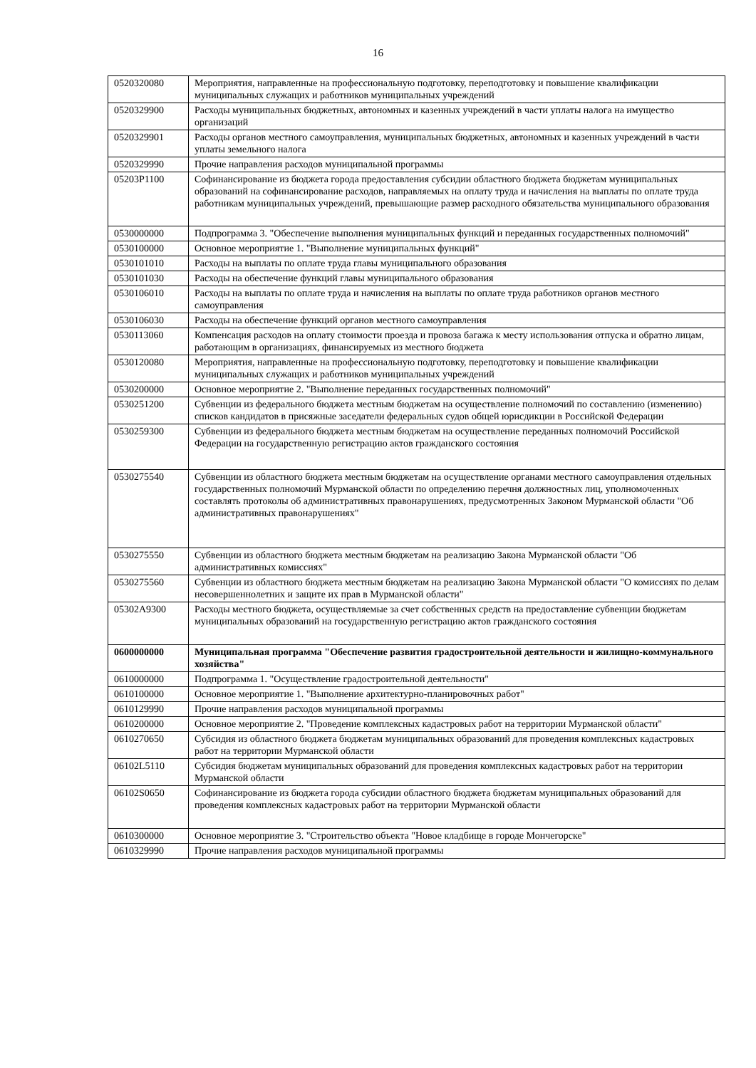16
| 0520320080 | Мероприятия, направленные на профессиональную подготовку, переподготовку и повышение квалификации муниципальных служащих и работников муниципальных учреждений |
| 0520329900 | Расходы муниципальных бюджетных, автономных и казенных учреждений в части уплаты налога на имущество организаций |
| 0520329901 | Расходы органов местного самоуправления, муниципальных бюджетных, автономных и казенных учреждений в части уплаты земельного налога |
| 0520329990 | Прочие направления расходов муниципальной программы |
| 05203P1100 | Софинансирование из бюджета города предоставления субсидии областного бюджета бюджетам муниципальных образований на софинансирование расходов, направляемых на оплату труда и начисления на выплаты по оплате труда работникам муниципальных учреждений, превышающие размер расходного обязательства муниципального образования |
| 0530000000 | Подпрограмма 3. "Обеспечение выполнения муниципальных функций и переданных государственных полномочий" |
| 0530100000 | Основное мероприятие 1. "Выполнение муниципальных функций" |
| 0530101010 | Расходы на выплаты по оплате труда главы муниципального образования |
| 0530101030 | Расходы на обеспечение функций главы муниципального образования |
| 0530106010 | Расходы на выплаты по оплате труда и начисления на выплаты по оплате труда работников органов местного самоуправления |
| 0530106030 | Расходы на обеспечение функций органов местного самоуправления |
| 0530113060 | Компенсация расходов на оплату стоимости проезда и провоза багажа к месту использования отпуска и обратно лицам, работающим в организациях, финансируемых из местного бюджета |
| 0530120080 | Мероприятия, направленные на профессиональную подготовку, переподготовку и повышение квалификации муниципальных служащих и работников муниципальных учреждений |
| 0530200000 | Основное мероприятие 2. "Выполнение переданных государственных полномочий" |
| 0530251200 | Субвенции из федерального бюджета местным бюджетам на осуществление полномочий по составлению (изменению) списков кандидатов в присяжные заседатели федеральных судов общей юрисдикции в Российской Федерации |
| 0530259300 | Субвенции из федерального бюджета местным бюджетам на осуществление переданных полномочий Российской Федерации на государственную регистрацию актов гражданского состояния |
| 0530275540 | Субвенции из областного бюджета местным бюджетам на осуществление органами местного самоуправления отдельных государственных полномочий Мурманской области по определению перечня должностных лиц, уполномоченных составлять протоколы об административных правонарушениях, предусмотренных Законом Мурманской области "Об административных правонарушениях" |
| 0530275550 | Субвенции из областного бюджета местным бюджетам на реализацию Закона Мурманской области "Об административных комиссиях" |
| 0530275560 | Субвенции из областного бюджета местным бюджетам на реализацию Закона Мурманской области "О комиссиях по делам несовершеннолетних и защите их прав в Мурманской области" |
| 05302A9300 | Расходы местного бюджета, осуществляемые за счет собственных средств на предоставление субвенции бюджетам муниципальных образований на государственную регистрацию актов гражданского состояния |
| 0600000000 | Муниципальная программа "Обеспечение развития градостроительной деятельности и жилищно-коммунального хозяйства" |
| 0610000000 | Подпрограмма 1. "Осуществление градостроительной деятельности" |
| 0610100000 | Основное мероприятие 1. "Выполнение архитектурно-планировочных работ" |
| 0610129990 | Прочие направления расходов муниципальной программы |
| 0610200000 | Основное мероприятие 2. "Проведение комплексных кадастровых работ на территории Мурманской области" |
| 0610270650 | Субсидия из областного бюджета бюджетам муниципальных образований для проведения комплексных кадастровых работ на территории Мурманской области |
| 06102L5110 | Субсидия бюджетам муниципальных образований для проведения комплексных кадастровых работ на территории Мурманской области |
| 06102S0650 | Софинансирование из бюджета города субсидии областного бюджета бюджетам муниципальных образований для проведения комплексных кадастровых работ на территории Мурманской области |
| 0610300000 | Основное мероприятие 3. "Строительство объекта "Новое кладбище в городе Мончегорске" |
| 0610329990 | Прочие направления расходов муниципальной программы |